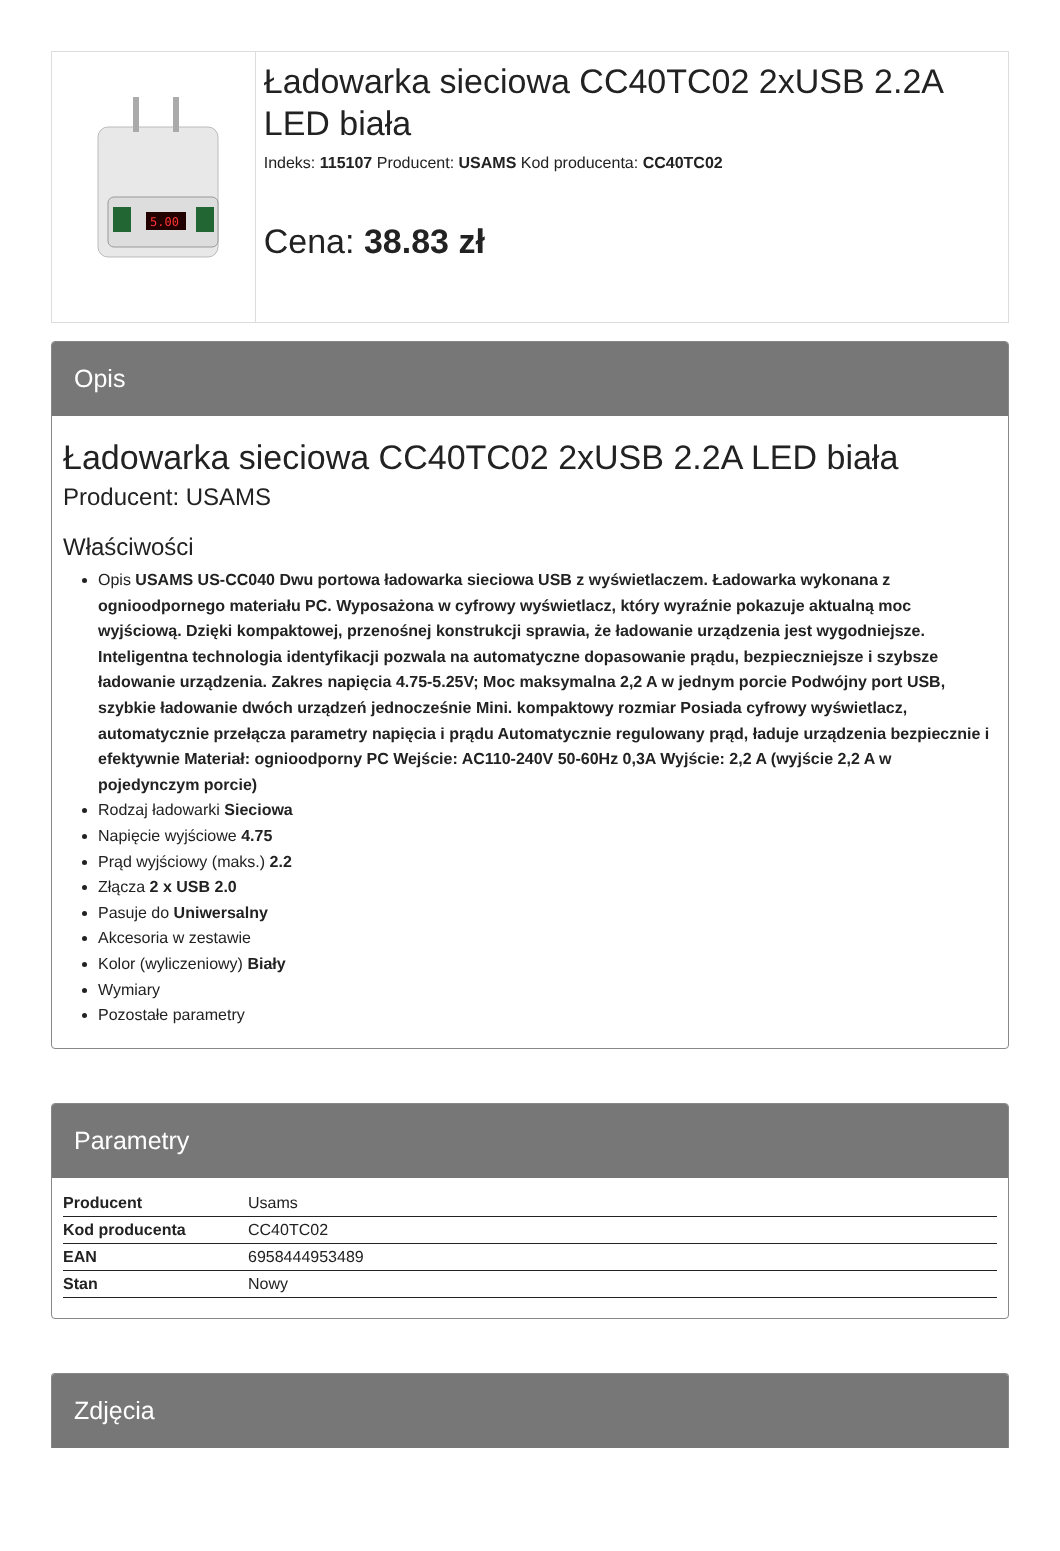5.00
Ładowarka sieciowa CC40TC02 2xUSB 2.2A LED biała
Indeks: 115107 Producent: USAMS Kod producenta: CC40TC02
Cena: 38.83 zł
Opis
Ładowarka sieciowa CC40TC02 2xUSB 2.2A LED biała
Producent: USAMS
Właściwości
Opis USAMS US-CC040 Dwu portowa ładowarka sieciowa USB z wyświetlaczem. Ładowarka wykonana z ognioodpornego materiału PC. Wyposażona w cyfrowy wyświetlacz, który wyraźnie pokazuje aktualną moc wyjściową. Dzięki kompaktowej, przenośnej konstrukcji sprawia, że ładowanie urządzenia jest wygodniejsze. Inteligentna technologia identyfikacji pozwala na automatyczne dopasowanie prądu, bezpieczniejsze i szybsze ładowanie urządzenia. Zakres napięcia 4.75-5.25V; Moc maksymalna 2,2 A w jednym porcie Podwójny port USB, szybkie ładowanie dwóch urządzeń jednocześnie Mini. kompaktowy rozmiar Posiada cyfrowy wyświetlacz, automatycznie przełącza parametry napięcia i prądu Automatycznie regulowany prąd, ładuje urządzenia bezpiecznie i efektywnie Materiał: ognioodporny PC Wejście: AC110-240V 50-60Hz 0,3A Wyjście: 2,2 A (wyjście 2,2 A w pojedynczym porcie)
Rodzaj ładowarki Sieciowa
Napięcie wyjściowe 4.75
Prąd wyjściowy (maks.) 2.2
Złącza 2 x USB 2.0
Pasuje do Uniwersalny
Akcesoria w zestawie
Kolor (wyliczeniowy) Biały
Wymiary
Pozostałe parametry
Parametry
| Producent | Usams |
| Kod producenta | CC40TC02 |
| EAN | 6958444953489 |
| Stan | Nowy |
Zdjęcia